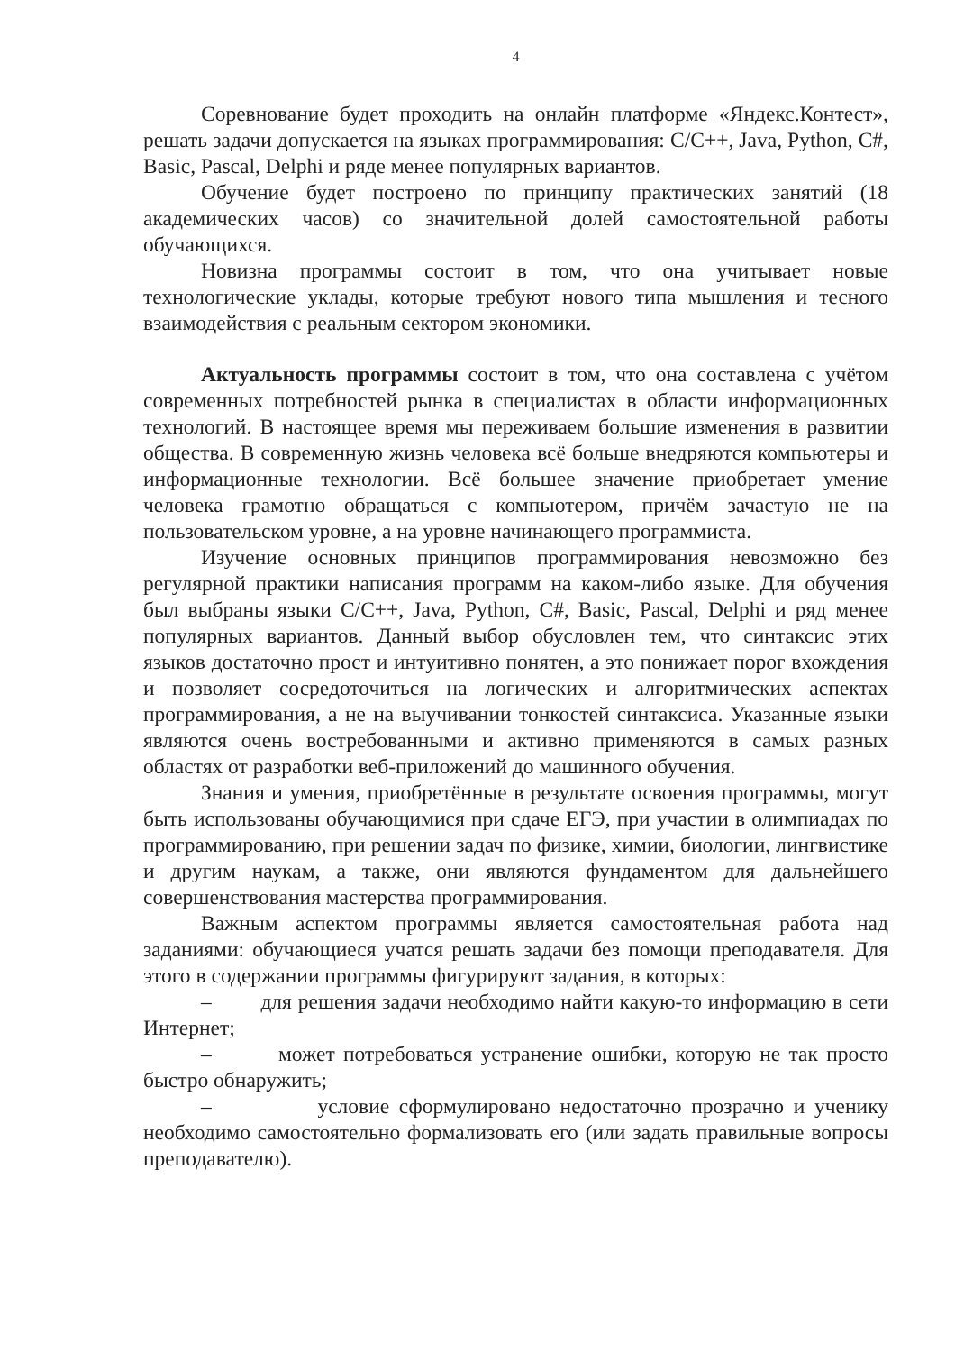4
Соревнование будет проходить на онлайн платформе «Яндекс.Контест», решать задачи допускается на языках программирования: C/C++, Java, Python, C#, Basic, Pascal, Delphi и ряде менее популярных вариантов.
Обучение будет построено по принципу практических занятий (18 академических часов) со значительной долей самостоятельной работы обучающихся.
Новизна программы состоит в том, что она учитывает новые технологические уклады, которые требуют нового типа мышления и тесного взаимодействия с реальным сектором экономики.
Актуальность программы состоит в том, что она составлена с учётом современных потребностей рынка в специалистах в области информационных технологий. В настоящее время мы переживаем большие изменения в развитии общества. В современную жизнь человека всё больше внедряются компьютеры и информационные технологии. Всё большее значение приобретает умение человека грамотно обращаться с компьютером, причём зачастую не на пользовательском уровне, а на уровне начинающего программиста.
Изучение основных принципов программирования невозможно без регулярной практики написания программ на каком-либо языке. Для обучения был выбраны языки C/C++, Java, Python, C#, Basic, Pascal, Delphi и ряд менее популярных вариантов. Данный выбор обусловлен тем, что синтаксис этих языков достаточно прост и интуитивно понятен, а это понижает порог вхождения и позволяет сосредоточиться на логических и алгоритмических аспектах программирования, а не на выучивании тонкостей синтаксиса. Указанные языки являются очень востребованными и активно применяются в самых разных областях от разработки веб-приложений до машинного обучения.
Знания и умения, приобретённые в результате освоения программы, могут быть использованы обучающимися при сдаче ЕГЭ, при участии в олимпиадах по программированию, при решении задач по физике, химии, биологии, лингвистике и другим наукам, а также, они являются фундаментом для дальнейшего совершенствования мастерства программирования.
Важным аспектом программы является самостоятельная работа над заданиями: обучающиеся учатся решать задачи без помощи преподавателя. Для этого в содержании программы фигурируют задания, в которых:
– для решения задачи необходимо найти какую-то информацию в сети Интернет;
– может потребоваться устранение ошибки, которую не так просто быстро обнаружить;
– условие сформулировано недостаточно прозрачно и ученику необходимо самостоятельно формализовать его (или задать правильные вопросы преподавателю).